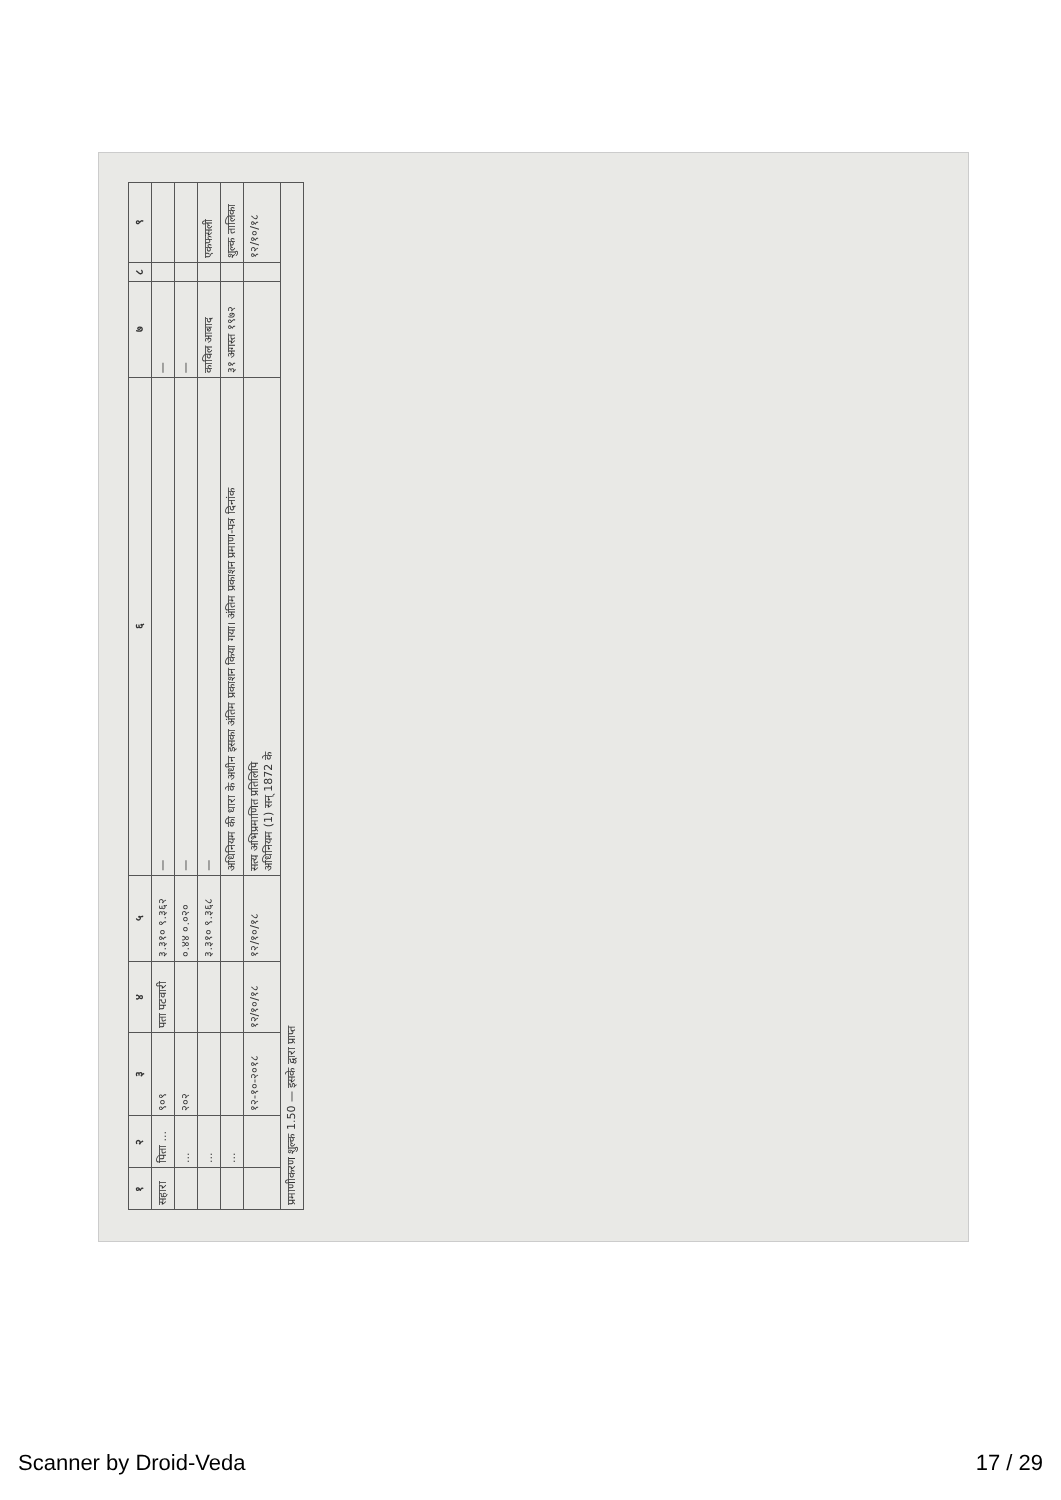| १ | २ | ३ | ४ | ५ | ६ | ७ | ८ | ९ |
| --- | --- | --- | --- | --- | --- | --- | --- | --- |
| सहारा | पिता ... | ९०९ | पता पटवारी | ३.३१० ९.३६२ | — | — | | |
| | ... | २०२ | | ०.४४ ०.०२० | — | — | | |
| | ... | | | ३.३१० ९.३६८ | — | काविल आबाद | | एकफसली |
| | ... | | | | अधिनियम की धारा के अधीन इसका अंतिम प्रकाशन किया गया। अंतिम प्रकाशन प्रमाण-पत्र दिनांक | ३१ अगस्त १९७२ | | शुल्क तालिका |
| | | १२-१०-२०१८ | १२/१०/१८ | १२/१०/१८ | सत्य अभिप्रमाणित प्रतिलिपि अधिनियम (1) सन् 1872 के | | | १२/१०/१८ |
| प्रमाणीकरण शुल्क 1.50 — इसके द्वारा प्राप्त | | | | | | | | |
Scanner by Droid-Veda 17 / 29